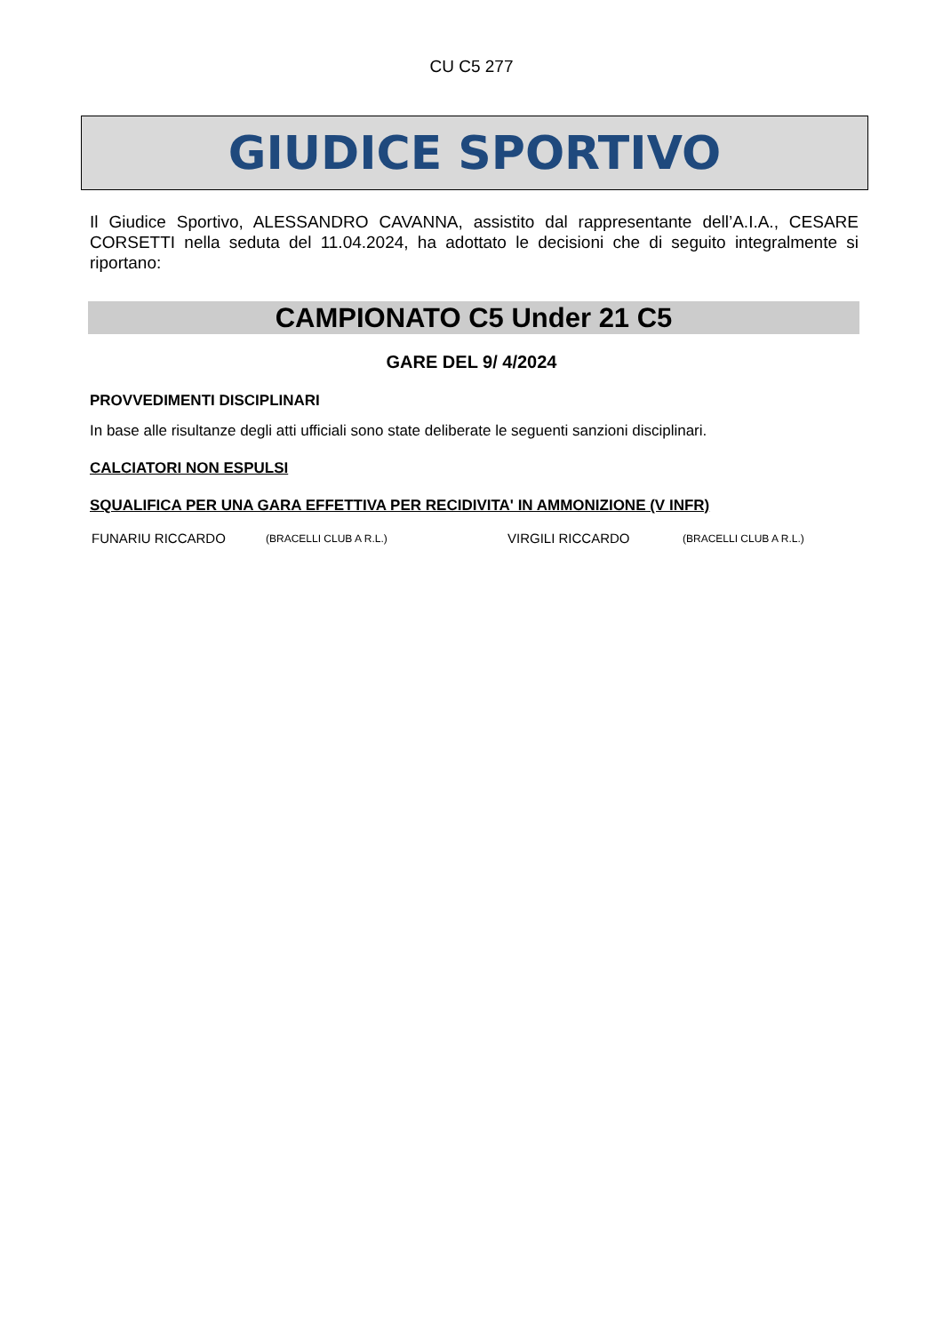CU C5 277
GIUDICE SPORTIVO
Il Giudice Sportivo, ALESSANDRO CAVANNA, assistito dal rappresentante dell’A.I.A., CESARE CORSETTI nella seduta del 11.04.2024, ha adottato le decisioni che di seguito integralmente si riportano:
CAMPIONATO C5 Under 21 C5
GARE DEL 9/ 4/2024
PROVVEDIMENTI DISCIPLINARI
In base alle risultanze degli atti ufficiali sono state deliberate le seguenti sanzioni disciplinari.
CALCIATORI NON ESPULSI
SQUALIFICA PER UNA GARA EFFETTIVA PER RECIDIVITA' IN AMMONIZIONE (V INFR)
| FUNARIU RICCARDO | (BRACELLI CLUB A R.L.) | VIRGILI RICCARDO | (BRACELLI CLUB A R.L.) |